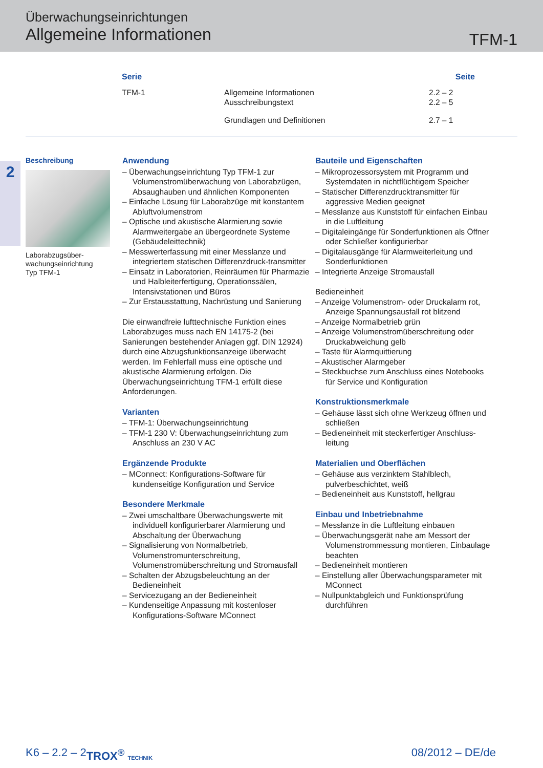Überwachungseinrichtungen
Allgemeine Informationen
TFM-1
| Serie | | Seite |
| --- | --- | --- |
| TFM-1 | Allgemeine Informationen Ausschreibungstext | 2.2 – 2 2.2 – 5 |
| | Grundlagen und Definitionen | 2.7 – 1 |
2
Beschreibung
Laborabzugsüber-
wachungseinrichtung
Typ TFM-1
Anwendung
– Überwachungseinrichtung Typ TFM-1 zur Volumenstromüberwachung von Laborabzügen, Absaughauben und ähnlichen Komponenten
– Einfache Lösung für Laborabzüge mit konstantem Abluftvolumenstrom
– Optische und akustische Alarmierung sowie Alarmweitergabe an übergeordnete Systeme (Gebäudeleittechnik)
– Messwerterfassung mit einer Messlanze und integriertem statischen Differenzdruck-transmitter
– Einsatz in Laboratorien, Reinräumen für Pharmazie und Halbleiterfertigung, Operationssälen, Intensivstationen und Büros
– Zur Erstausstattung, Nachrüstung und Sanierung
Die einwandfreie lufttechnische Funktion eines Laborabzuges muss nach EN 14175-2 (bei Sanierungen bestehender Anlagen ggf. DIN 12924) durch eine Abzugsfunktionsanzeige überwacht werden. Im Fehlerfall muss eine optische und akustische Alarmierung erfolgen. Die Überwachungseinrichtung TFM-1 erfüllt diese Anforderungen.
Varianten
– TFM-1: Überwachungseinrichtung
– TFM-1 230 V: Überwachungseinrichtung zum Anschluss an 230 V AC
Ergänzende Produkte
– MConnect: Konfigurations-Software für kundenseitige Konfiguration und Service
Besondere Merkmale
– Zwei umschaltbare Überwachungswerte mit individuell konfigurierbarer Alarmierung und Abschaltung der Überwachung
– Signalisierung von Normalbetrieb, Volumenstromunterschreitung, Volumenstromüberschreitung und Stromausfall
– Schalten der Abzugsbeleuchtung an der Bedieneinheit
– Servicezugang an der Bedieneinheit
– Kundenseitige Anpassung mit kostenloser Konfigurations-Software MConnect
Bauteile und Eigenschaften
– Mikroprozessorsystem mit Programm und Systemdaten in nichtflüchtigem Speicher
– Statischer Differenzdrucktransmitter für aggressive Medien geeignet
– Messlanze aus Kunststoff für einfachen Einbau in die Luftleitung
– Digitaleingänge für Sonderfunktionen als Öffner oder Schließer konfigurierbar
– Digitalausgänge für Alarmweiterleitung und Sonderfunktionen
– Integrierte Anzeige Stromausfall
Bedieneinheit
– Anzeige Volumenstrom- oder Druckalarm rot, Anzeige Spannungsausfall rot blitzend
– Anzeige Normalbetrieb grün
– Anzeige Volumenstromüberschreitung oder Druckabweichung gelb
– Taste für Alarmquittierung
– Akustischer Alarmgeber
– Steckbuchse zum Anschluss eines Notebooks für Service und Konfiguration
Konstruktionsmerkmale
– Gehäuse lässt sich ohne Werkzeug öffnen und schließen
– Bedieneinheit mit steckerfertiger Anschluss-leitung
Materialien und Oberflächen
– Gehäuse aus verzinktem Stahlblech, pulverbeschichtet, weiß
– Bedieneinheit aus Kunststoff, hellgrau
Einbau und Inbetriebnahme
– Messlanze in die Luftleitung einbauen
– Überwachungsgerät nahe am Messort der Volumenstrommessung montieren, Einbaulage beachten
– Bedieneinheit montieren
– Einstellung aller Überwachungsparameter mit MConnect
– Nullpunktabgleich und Funktionsprüfung durchführen
K6 – 2.2 – 2 TROX<sup>®</sup> TECHNIK 08/2012 – DE/de